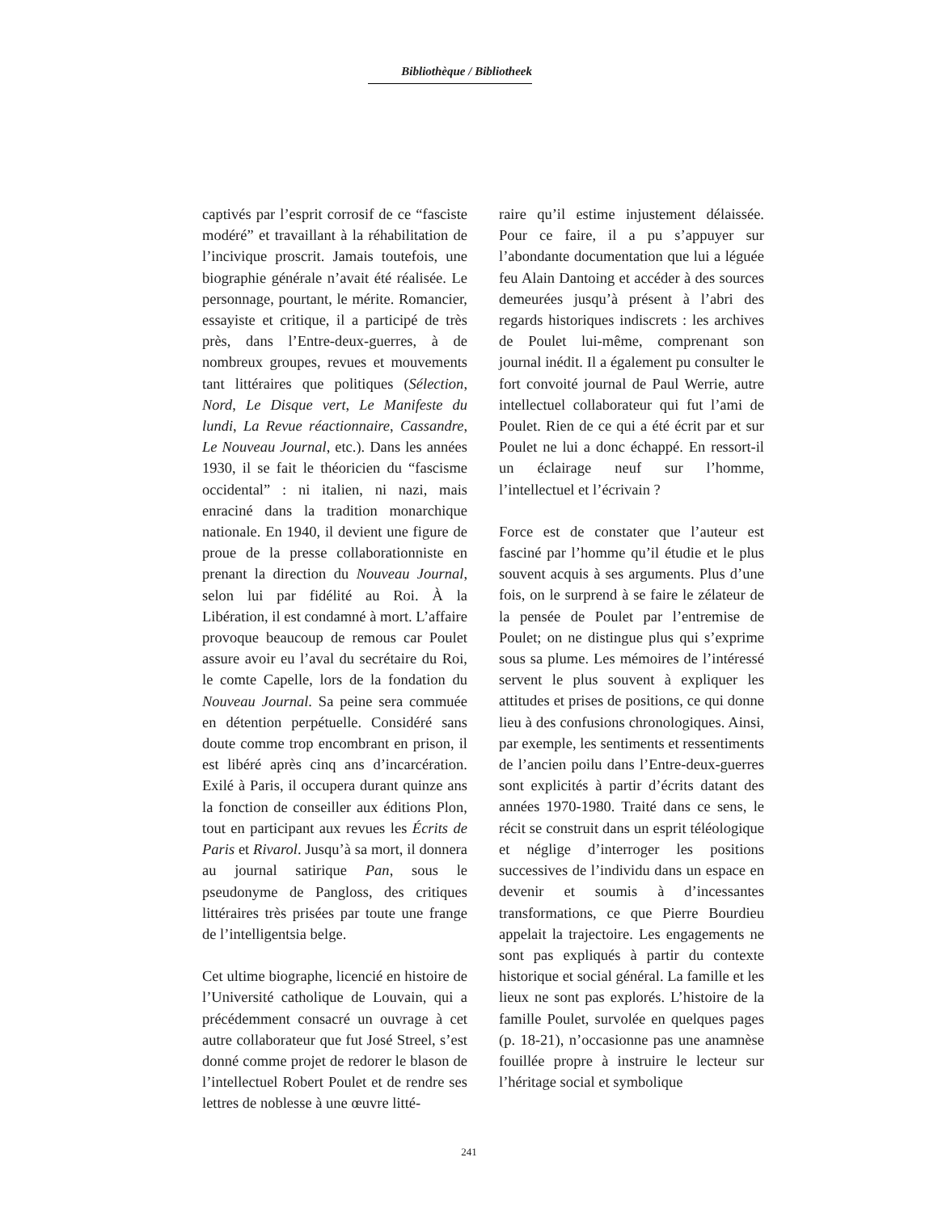Bibliothèque / Bibliotheek
captivés par l’esprit corrosif de ce “fasciste modéré” et travaillant à la réhabilitation de l’incivique proscrit. Jamais toutefois, une biographie générale n’avait été réalisée. Le personnage, pourtant, le mérite. Romancier, essayiste et critique, il a participé de très près, dans l’Entre-deux-guerres, à de nombreux groupes, revues et mouvements tant littéraires que politiques (Sélection, Nord, Le Disque vert, Le Manifeste du lundi, La Revue réactionnaire, Cassandre, Le Nouveau Journal, etc.). Dans les années 1930, il se fait le théoricien du “fascisme occidental” : ni italien, ni nazi, mais enraciné dans la tradition monarchique nationale. En 1940, il devient une figure de proue de la presse collaborationniste en prenant la direction du Nouveau Journal, selon lui par fidélité au Roi. À la Libération, il est condamné à mort. L’affaire provoque beaucoup de remous car Poulet assure avoir eu l’aval du secrétaire du Roi, le comte Capelle, lors de la fondation du Nouveau Journal. Sa peine sera commuée en détention perpétuelle. Considéré sans doute comme trop encombrant en prison, il est libéré après cinq ans d’incarcération. Exilé à Paris, il occupera durant quinze ans la fonction de conseiller aux éditions Plon, tout en participant aux revues les Écrits de Paris et Rivarol. Jusqu’à sa mort, il donnera au journal satirique Pan, sous le pseudonyme de Pangloss, des critiques littéraires très prisées par toute une frange de l’intelligentsia belge.
Cet ultime biographe, licencié en histoire de l’Université catholique de Louvain, qui a précédemment consacré un ouvrage à cet autre collaborateur que fut José Streel, s’est donné comme projet de redorer le blason de l’intellectuel Robert Poulet et de rendre ses lettres de noblesse à une œuvre litté-
raire qu’il estime injustement délaissée. Pour ce faire, il a pu s’appuyer sur l’abondante documentation que lui a léguée feu Alain Dantoing et accéder à des sources demeurées jusqu’à présent à l’abri des regards historiques indiscrets : les archives de Poulet lui-même, comprenant son journal inédit. Il a également pu consulter le fort convoité journal de Paul Werrie, autre intellectuel collaborateur qui fut l’ami de Poulet. Rien de ce qui a été écrit par et sur Poulet ne lui a donc échappé. En ressort-il un éclairage neuf sur l’homme, l’intellectuel et l’écrivain ?
Force est de constater que l’auteur est fasciné par l’homme qu’il étudie et le plus souvent acquis à ses arguments. Plus d’une fois, on le surprend à se faire le zélateur de la pensée de Poulet par l’entremise de Poulet; on ne distingue plus qui s’exprime sous sa plume. Les mémoires de l’intéressé servent le plus souvent à expliquer les attitudes et prises de positions, ce qui donne lieu à des confusions chronologiques. Ainsi, par exemple, les sentiments et ressentiments de l’ancien poilu dans l’Entre-deux-guerres sont explicités à partir d’écrits datant des années 1970-1980. Traité dans ce sens, le récit se construit dans un esprit téléologique et néglige d’interroger les positions successives de l’individu dans un espace en devenir et soumis à d’incessantes transformations, ce que Pierre Bourdieu appelait la trajectoire. Les engagements ne sont pas expliqués à partir du contexte historique et social général. La famille et les lieux ne sont pas explorés. L’histoire de la famille Poulet, survolée en quelques pages (p. 18-21), n’occasionne pas une anamnèse fouillée propre à instruire le lecteur sur l’héritage social et symbolique
241